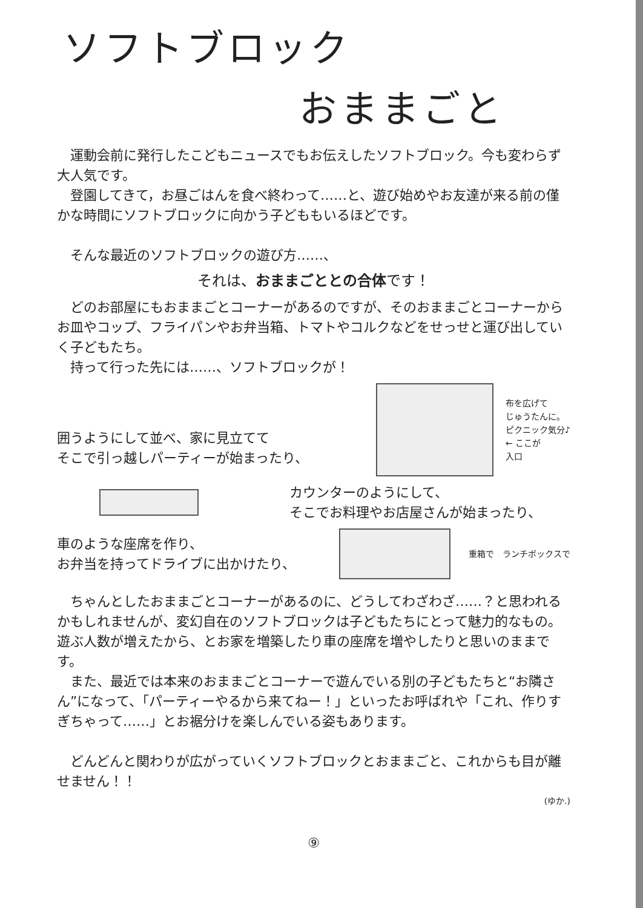ソフトブロック
おままごと
運動会前に発行したこどもニュースでもお伝えしたソフトブロック。今も変わらず大人気です。
登園してきて，お昼ごはんを食べ終わって……と、遊び始めやお友達が来る前の僅かな時間にソフトブロックに向かう子どももいるほどです。
そんな最近のソフトブロックの遊び方……、
それは、おままごととの合体です！
どのお部屋にもおままごとコーナーがあるのですが、そのおままごとコーナーからお皿やコップ、フライパンやお弁当箱、トマトやコルクなどをせっせと運び出していく子どもたち。
持って行った先には……、ソフトブロックが！
囲うようにして並べ、家に見立てて
そこで引っ越しパーティーが始まったり、
布を広げて
じゅうたんに。
ピクニック気分♪
← ここが
入口
カウンターのようにして、
そこでお料理やお店屋さんが始まったり、
車のような座席を作り、
お弁当を持ってドライブに出かけたり、
重箱で　ランチボックスで
ちゃんとしたおままごとコーナーがあるのに、どうしてわざわざ……？と思われるかもしれませんが、変幻自在のソフトブロックは子どもたちにとって魅力的なもの。遊ぶ人数が増えたから、とお家を増築したり車の座席を増やしたりと思いのままです。
また、最近では本来のおままごとコーナーで遊んでいる別の子どもたちと“お隣さん”になって、「パーティーやるから来てねー！」といったお呼ばれや「これ、作りすぎちゃって……」とお裾分けを楽しんでいる姿もあります。
どんどんと関わりが広がっていくソフトブロックとおままごと、これからも目が離せません！！
(ゆか.)
⑨